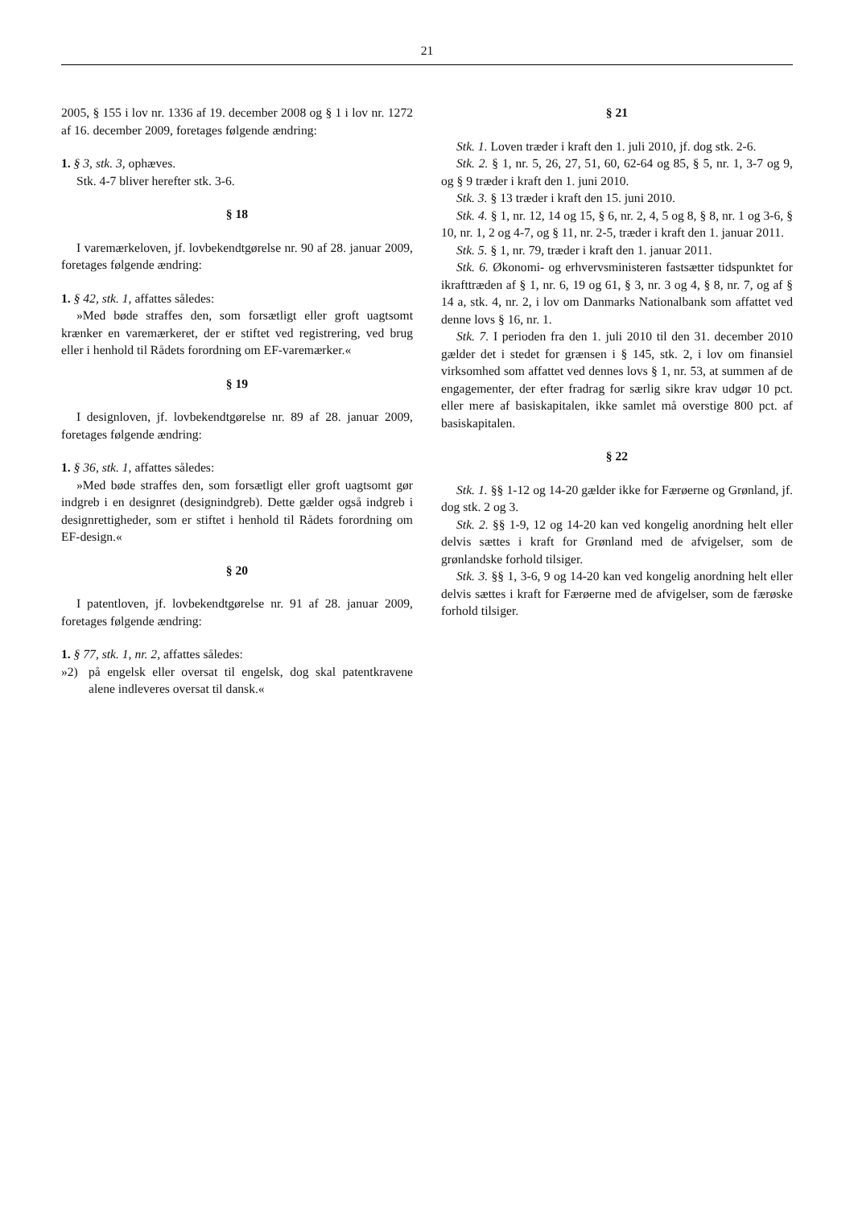21
2005, § 155 i lov nr. 1336 af 19. december 2008 og § 1 i lov nr. 1272 af 16. december 2009, foretages følgende ændring:
1. § 3, stk. 3, ophæves.
Stk. 4-7 bliver herefter stk. 3-6.
§ 18
I varemærkeloven, jf. lovbekendtgørelse nr. 90 af 28. januar 2009, foretages følgende ændring:
1. § 42, stk. 1, affattes således:
»Med bøde straffes den, som forsætligt eller groft uagtsomt krænker en varemærkeret, der er stiftet ved registrering, ved brug eller i henhold til Rådets forordning om EF-varemærker.«
§ 19
I designloven, jf. lovbekendtgørelse nr. 89 af 28. januar 2009, foretages følgende ændring:
1. § 36, stk. 1, affattes således:
»Med bøde straffes den, som forsætligt eller groft uagtsomt gør indgreb i en designret (designindgreb). Dette gælder også indgreb i designrettigheder, som er stiftet i henhold til Rådets forordning om EF-design.«
§ 20
I patentloven, jf. lovbekendtgørelse nr. 91 af 28. januar 2009, foretages følgende ændring:
1. § 77, stk. 1, nr. 2, affattes således:
»2) på engelsk eller oversat til engelsk, dog skal patentkravene alene indleveres oversat til dansk.«
§ 21
Stk. 1. Loven træder i kraft den 1. juli 2010, jf. dog stk. 2-6.
Stk. 2. § 1, nr. 5, 26, 27, 51, 60, 62-64 og 85, § 5, nr. 1, 3-7 og 9, og § 9 træder i kraft den 1. juni 2010.
Stk. 3. § 13 træder i kraft den 15. juni 2010.
Stk. 4. § 1, nr. 12, 14 og 15, § 6, nr. 2, 4, 5 og 8, § 8, nr. 1 og 3-6, § 10, nr. 1, 2 og 4-7, og § 11, nr. 2-5, træder i kraft den 1. januar 2011.
Stk. 5. § 1, nr. 79, træder i kraft den 1. januar 2011.
Stk. 6. Økonomi- og erhvervsministeren fastsætter tidspunktet for ikrafttræden af § 1, nr. 6, 19 og 61, § 3, nr. 3 og 4, § 8, nr. 7, og af § 14 a, stk. 4, nr. 2, i lov om Danmarks Nationalbank som affattet ved denne lovs § 16, nr. 1.
Stk. 7. I perioden fra den 1. juli 2010 til den 31. december 2010 gælder det i stedet for grænsen i § 145, stk. 2, i lov om finansiel virksomhed som affattet ved dennes lovs § 1, nr. 53, at summen af de engagementer, der efter fradrag for særlig sikre krav udgør 10 pct. eller mere af basiskapitalen, ikke samlet må overstige 800 pct. af basiskapitalen.
§ 22
Stk. 1. §§ 1-12 og 14-20 gælder ikke for Færøerne og Grønland, jf. dog stk. 2 og 3.
Stk. 2. §§ 1-9, 12 og 14-20 kan ved kongelig anordning helt eller delvis sættes i kraft for Grønland med de afvigelser, som de grønlandske forhold tilsiger.
Stk. 3. §§ 1, 3-6, 9 og 14-20 kan ved kongelig anordning helt eller delvis sættes i kraft for Færøerne med de afvigelser, som de færøske forhold tilsiger.